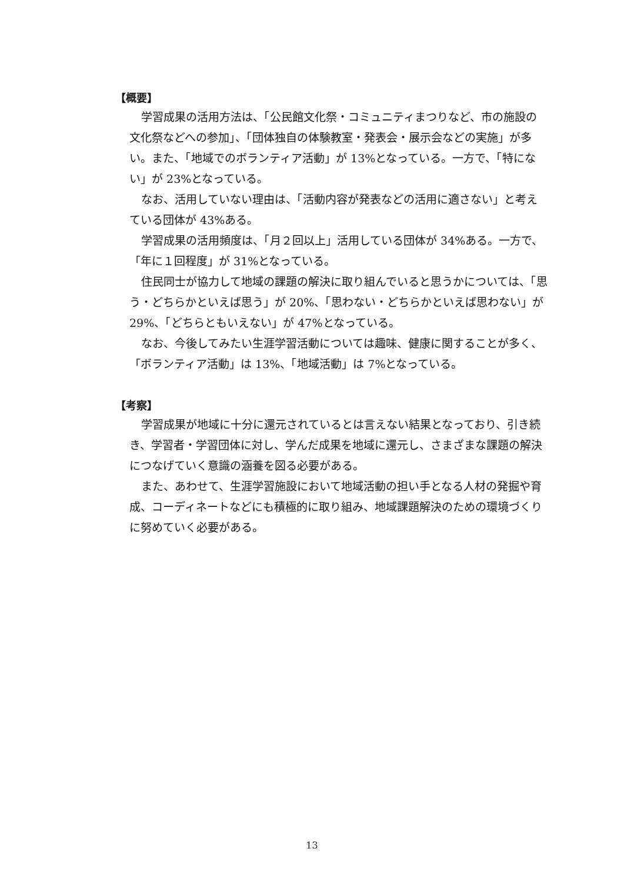【概要】
学習成果の活用方法は、「公民館文化祭・コミュニティまつりなど、市の施設の文化祭などへの参加」、「団体独自の体験教室・発表会・展示会などの実施」が多い。また、「地域でのボランティア活動」が 13%となっている。一方で、「特にない」が 23%となっている。
なお、活用していない理由は、「活動内容が発表などの活用に適さない」と考えている団体が 43%ある。
学習成果の活用頻度は、「月２回以上」活用している団体が 34%ある。一方で、「年に１回程度」が 31%となっている。
住民同士が協力して地域の課題の解決に取り組んでいると思うかについては、「思う・どちらかといえば思う」が 20%、「思わない・どちらかといえば思わない」が 29%、「どちらともいえない」が 47%となっている。
なお、今後してみたい生涯学習活動については趣味、健康に関することが多く、「ボランティア活動」は 13%、「地域活動」は 7%となっている。
【考察】
学習成果が地域に十分に還元されているとは言えない結果となっており、引き続き、学習者・学習団体に対し、学んだ成果を地域に還元し、さまざまな課題の解決につなげていく意識の涵養を図る必要がある。
また、あわせて、生涯学習施設において地域活動の担い手となる人材の発掘や育成、コーディネートなどにも積極的に取り組み、地域課題解決のための環境づくりに努めていく必要がある。
13